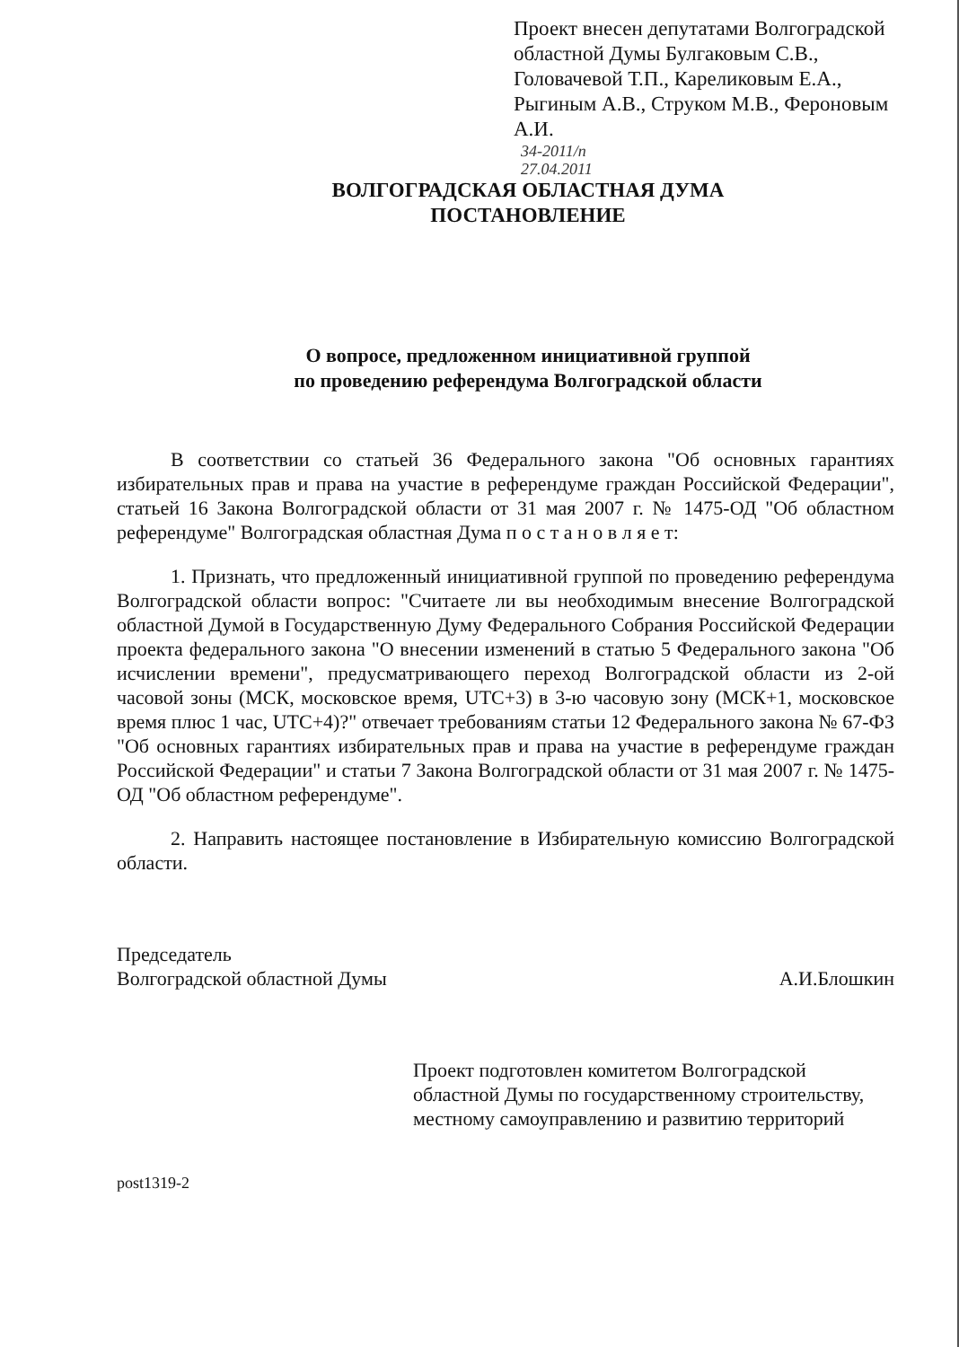Проект внесен депутатами Волгоградской областной Думы Булгаковым С.В., Головачевой Т.П., Карeликовым Е.А., Рыгиным А.В., Струком М.В., Фероновым А.И.
34-2011/п
27.04.2011
ВОЛГОГРАДСКАЯ ОБЛАСТНАЯ ДУМА
ПОСТАНОВЛЕНИЕ
О вопросе, предложенном инициативной группой
по проведению референдума Волгоградской области
В соответствии со статьей 36 Федерального закона "Об основных гарантиях избирательных прав и права на участие в референдуме граждан Российской Федерации", статьей 16 Закона Волгоградской области от 31 мая 2007 г. № 1475-ОД "Об областном референдуме" Волгоградская областная Дума п о с т а н о в л я е т:
1. Признать, что предложенный инициативной группой по проведению референдума Волгоградской области вопрос: "Считаете ли вы необходимым внесение Волгоградской областной Думой в Государственную Думу Федерального Собрания Российской Федерации проекта федерального закона "О внесении изменений в статью 5 Федерального закона "Об исчислении времени", предусматривающего переход Волгоградской области из 2-ой часовой зоны (МСК, московское время, UTC+3) в 3-ю часовую зону (МСК+1, московское время плюс 1 час, UTC+4)?" отвечает требованиям статьи 12 Федерального закона № 67-ФЗ "Об основных гарантиях избирательных прав и права на участие в референдуме граждан Российской Федерации" и статьи 7 Закона Волгоградской области от 31 мая 2007 г. № 1475-ОД "Об областном референдуме".
2. Направить настоящее постановление в Избирательную комиссию Волгоградской области.
Председатель
Волгоградской областной Думы
А.И.Блошкин
Проект подготовлен комитетом Волгоградской областной Думы по государственному строительству, местному самоуправлению и развитию территорий
post1319-2